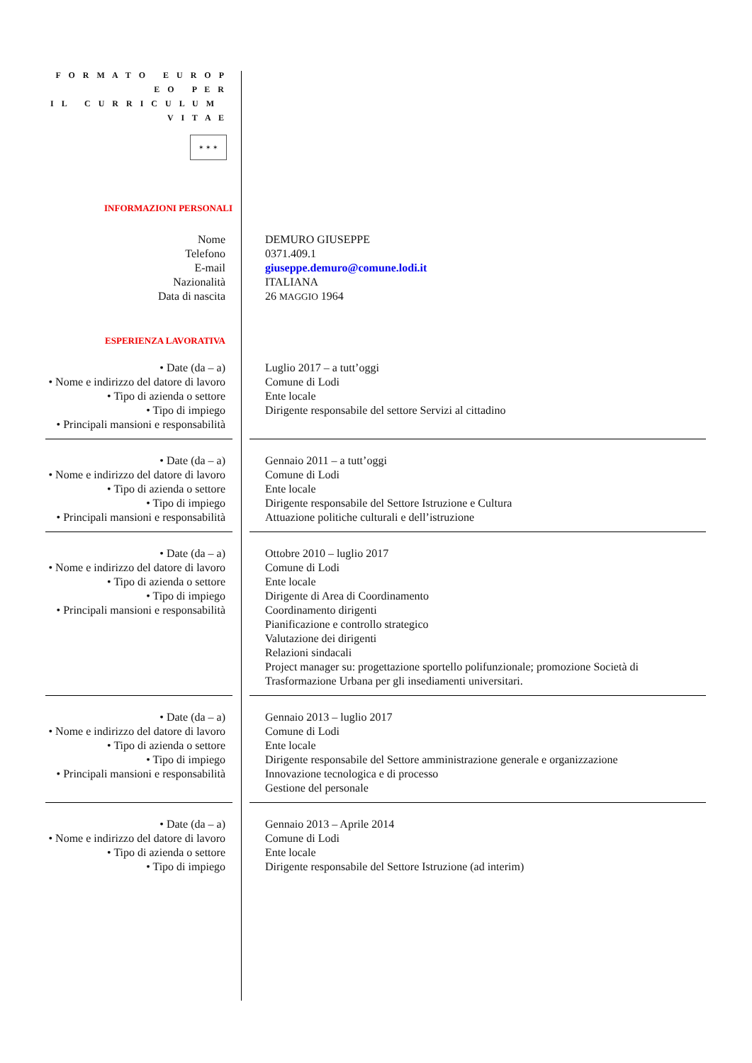F O R M A T O E U R O P E O P E R
I L C U R R I C U L U M V I T A E
✶ ✶ ✶
INFORMAZIONI PERSONALI
| Nome | | DEMURO GIUSEPPE |
| Telefono | | 0371.409.1 |
| E-mail | | giuseppe.demuro@comune.lodi.it |
| Nazionalità | | ITALIANA |
| Data di nascita | | 26 MAGGIO 1964 |
ESPERIENZA LAVORATIVA
| • Date (da – a) | | Luglio 2017 – a tutt’oggi |
| • Nome e indirizzo del datore di lavoro | | Comune di Lodi |
| • Tipo di azienda o settore | | Ente locale |
| • Tipo di impiego | | Dirigente responsabile del settore Servizi al cittadino |
| • Principali mansioni e responsabilità | | |
| • Date (da – a) | | Gennaio 2011 – a tutt’oggi |
| • Nome e indirizzo del datore di lavoro | | Comune di Lodi |
| • Tipo di azienda o settore | | Ente locale |
| • Tipo di impiego | | Dirigente responsabile del Settore Istruzione e Cultura |
| • Principali mansioni e responsabilità | | Attuazione politiche culturali e dell’istruzione |
| • Date (da – a) | | Ottobre 2010 – luglio 2017 |
| • Nome e indirizzo del datore di lavoro | | Comune di Lodi |
| • Tipo di azienda o settore | | Ente locale |
| • Tipo di impiego | | Dirigente di Area di Coordinamento |
| • Principali mansioni e responsabilità | | Coordinamento dirigenti Pianificazione e controllo strategico Valutazione dei dirigenti Relazioni sindacali Project manager su: progettazione sportello polifunzionale; promozione Società di Trasformazione Urbana per gli insediamenti universitari. |
| • Date (da – a) | | Gennaio 2013 – luglio 2017 |
| • Nome e indirizzo del datore di lavoro | | Comune di Lodi |
| • Tipo di azienda o settore | | Ente locale |
| • Tipo di impiego | | Dirigente responsabile del Settore amministrazione generale e organizzazione |
| • Principali mansioni e responsabilità | | Innovazione tecnologica e di processo Gestione del personale |
| • Date (da – a) | | Gennaio 2013 – Aprile 2014 |
| • Nome e indirizzo del datore di lavoro | | Comune di Lodi |
| • Tipo di azienda o settore | | Ente locale |
| • Tipo di impiego | | Dirigente responsabile del Settore Istruzione (ad interim) |